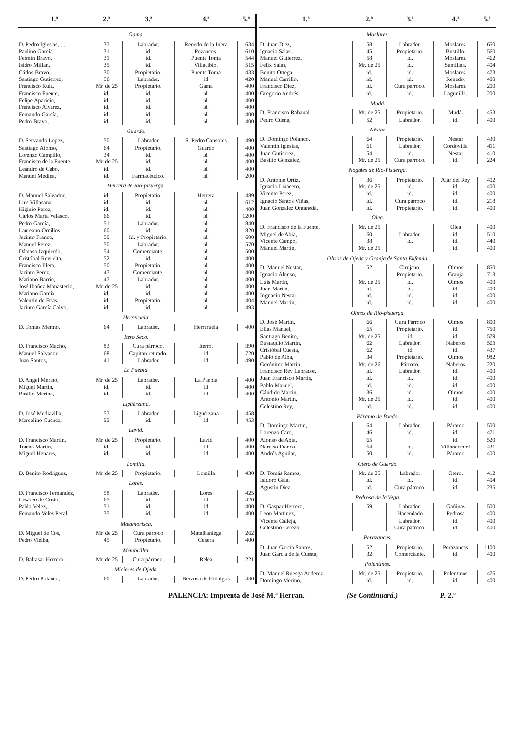| 1.ª | 2.ª | 3.ª | 4.ª | 5.ª |
| --- | --- | --- | --- | --- |
| Gama. | | | | |
| D. Pedro Iglesias, , , , | 37 | Labrador. | Renedo de la Inera | 634 |
| Paulino García, | 31 | id. | Pozancos. | 610 |
| Fermin Bravo, | 31 | id. | Puente Toma | 544 |
| Isidro Millan, | 35 | id. | Villacibio. | 515 |
| Cárlos Bravo, | 30 | Propietario. | Puente Toma | 433 |
| Santiago Gutierrez, | 56 | Labrador. | id | 420 |
| Francisco Ruiz, | Mr. de 25 | Propietario. | Gama | 400 |
| Francisco Fuente, | id. | id. | id. | 400 |
| Felipe Aparicio, | id. | id. | id. | 400 |
| Francisco Alvarez, | id. | id. | id. | 400 |
| Fernando García, | id. | id. | id. | 400 |
| Pedro Bravo, | id. | id. | id. | 400 |
| Guardo. | | | | |
| D. Servando Lopez, | 50 | Labrador | S. Pedro Cansoles | 490 |
| Santiago Alonso, | 64 | Propietario. | Guardo | 400 |
| Lorenzo Campillo, | 34 | id. | id. | 400 |
| Francisco de la Fuente, | Mr. de 25 | id. | id. | 400 |
| Leandro de Cabo, | id. | id. | id. | 400 |
| Manuel Medina, | id. | Farmacéutico. | id. | 200 |
| Herrera de Rio-pisuerga. | | | | |
| D. Manuel Salvador, | id. | Propietario. | Herrera | 489 |
| Luis Villasana, | id. | id. | id. | 612 |
| Higinio Perez, | id. | id. | id. | 400 |
| Cárlos María Velasco, | 66 | id. | id. | 1200 |
| Pedro García, | 51 | Labrador. | id. | 840 |
| Laureano Ornillos, | 60 | id. | id. | 820 |
| Jacinto Franco, | 50 | Id. y Propietario. | id. | 600 |
| Manuel Perez, | 50 | Labrador. | id. | 570 |
| Dámaso Izquierdo, | 54 | Comerciante. | id. | 500 |
| Cristóbal Revuelta, | 52 | id. | id. | 400 |
| Francisco Illera, | 50 | Propietario. | id. | 400 |
| Jacinto Perez, | 47 | Comerciante. | id. | 400 |
| Mariano Barrio, | 47 | Labrador. | id. | 400 |
| José Ibañez Monasterio, | Mr. de 25 | id. | id. | 400 |
| Mariano García, | id. | id. | id. | 400 |
| Valentin de Frias, | id. | Propietario. | id. | 404 |
| Jacinto García Calvo, | id. | id. | id. | 493 |
| Herreruela. | | | | |
| D. Tomás Merino, | 64 | Labrador. | Herreruela | 400 |
| Itero Seco. | | | | |
| D. Francisco Macho, | 83 | Cura párroco. | Iterro. | 390 |
| Manuel Salvador, | 68 | Capitan retirado. | id | 720 |
| Juan Santos, | 41 | Labrador | id | 490 |
| La Puebla. | | | | |
| D. Angel Merino, | Mr. de 25 | Labrador. | La Puebla | 400 |
| Miguel Martin, | id. | id. | id | 400 |
| Basilio Merino, | id. | id. | id | 400 |
| Ligüérzana. | | | | |
| D. José Mediavilla, | 57 | Labrador | Ligüérzana | 458 |
| Marcelino Cuenca, | 55 | id. | id | 453 |
| Lavid. | | | | |
| D. Francisco Martin, | Mr. de 25 | Propietario. | Lavid | 400 |
| Tomás Martin, | id. | id. | id | 400 |
| Miguel Henares, | id. | id. | id | 400 |
| Lomilla. | | | | |
| D. Benito Rodriguez, | Mr. de 25 | Propietario. | Lomilla | 430 |
| Lores. | | | | |
| D. Francisco Fernandez, | 58 | Labrador. | Lores | 425 |
| Cesáreo de Cosio, | 65 | id. | id | 420 |
| Pablo Velez, | 51 | id. | id | 400 |
| Fernando Velez Peral, | 35 | id. | id | 400 |
| Matamorisca. | | | | |
| D. Miguel de Cos, | Mr. de 25 | Cura párroco | Matalbaniega | 262 |
| Pedro Vielba, | 45 | Propietario. | Cenera | 400 |
| Membrillar. | | | | |
| D. Baltasar Herrero, | Mr. de 25 | Cura párroco. | Relea | 221 |
| Micieces de Ojeda. | | | | |
| D. Pedro Polanco, | 60 | Labrador. | Berzosa de Hidalgos | 430 |
| 1.ª | 2.ª | 3.ª | 4.ª | 5.ª |
| --- | --- | --- | --- | --- |
| Moslares. | | | | |
| D. Juan Diez, | 58 | Labrador. | Moslares. | 650 |
| Ignacio Salas, | 45 | Propietario. | Bustillo. | 560 |
| Manuel Gutierrez, | 58 | id. | Moslares. | 462 |
| Felix Salas, | Mr. de 25 | id. | Santillan. | 404 |
| Benito Ortega, | id. | id. | Moslares. | 473 |
| Manuel Carrillo, | id. | id. | Renedo. | 400 |
| Francisco Diez, | id. | Cura párroco. | Moslares. | 200 |
| Gregorio Andrés, | id. | id. | Lagunilla. | 200 |
| Mudá. | | | | |
| D. Francisco Rabanal, | Mr. de 25 | Propietario. | Mudá. | 453 |
| Pedro Cuena, | 52 | Labrador. | id. | 400 |
| Néstar. | | | | |
| D. Domingo Polanco, | 64 | Propietario. | Nestar | 430 |
| Valentin Iglesias, | 61 | Labrador. | Cordovilla | 411 |
| Juan Gutierrez, | 54 | id. | Nestar | 410 |
| Basilio Gonzalez, | Mr. de 25 | Cura párroco. | id. | 224 |
| Nogales de Rio-Pisuerga. | | | | |
| D. Antonio Ortiz, | 36 | Propietario. | Alár del Rey | 402 |
| Ignacio Linacero, | Mr. de 25 | id. | id. | 400 |
| Vicente Perez, | id. | id. | id. | 400 |
| Ignacio Santos Viñas, | id. | Cura párroco | id. | 218 |
| Juan Gonzalez Ontaneda, | id. | Propietario. | id. | 400 |
| Olea. | | | | |
| D. Francisco de la Fuente, | Mr. de 25 | | Olea | 400 |
| Miguel de Abia, | 60 | Labrador. | id. | 510 |
| Vicente Campo, | 38 | id. | id. | 440 |
| Manuel Martin, | Mr. de 25 | | id. | 400 |
| Olmos de Ojeda y Granja de Santa Eufemia. | | | | |
| D. Manuel Nestar, | 52 | Cirujano. | Olmos | 850 |
| Ignacio Alonso, | | Propietario. | Granja | 713 |
| Luis Martin, | Mr. de 25 | id. | Olmos | 400 |
| Juan Martin, | id. | id. | id. | 400 |
| Ingnacio Nestar, | id. | id. | id. | 400 |
| Manuel Martin, | id. | id. | id. | 400 |
| Olmos de Rio-pisuerga. | | | | |
| D. José Martin, | 66 | Cura Párroco | Olmos | 800 |
| Elías Manuel, | 65 | Propietario. | id. | 750 |
| Santiago Benito, | Mr. de 25 | id | id. | 579 |
| Eustaquio Martin, | 62 | Labrador. | Naberos | 563 |
| Cristóbal Cuesta, | 62 | id | id. | 437 |
| Pablo de Alba, | 34 | Propietario. | Olmos | 982 |
| Gerónimo Martin, | Mr. de 26 | Párroco. | Naberos | 220 |
| Francisco Rey Labrador, | id. | Labrador. | id. | 400 |
| Juan Francisco Martin, | id. | id. | id. | 400 |
| Pablo Manuel, | id. | id. | id. | 400 |
| Cándido Martin, | 36 | id. | Olmos | 400 |
| Antonio Martin, | Mr. de 25 | id. | id. | 400 |
| Celestino Rey, | id. | id. | id. | 400 |
| Páramo de Boedo. | | | | |
| D. Domingo Martin, | 64 | Labrador. | Páramo | 500 |
| Lorenzo Caro, | 46 | id. | id. | 471 |
| Alonso de Abia, | 65 | | id. | 520 |
| Narciso Franco, | 64 | id. | Villaneceriel | 431 |
| Andrés Aguilar, | 50 | id. | Páramo | 400 |
| Otero de Guardo. | | | | |
| D. Tomás Ramos, | Mr. de 25 | Labrador | Otero. | 412 |
| Isidoro Gala, | id. | id. | id. | 404 |
| Agustin Diez, | id. | Cura párroco. | id. | 235 |
| Pedrosa de la Vega. | | | | |
| D. Gaspar Herrero, | 59 | Labrador. | Gañinas | 500 |
| Leon Martinez, | | Hacendado | Pedrosa | 400 |
| Vicente Calleja, | | Labrador. | id. | 400 |
| Celestino Cerezo, | | Cura párroco. | id. | 400 |
| Perazancas. | | | | |
| D. Juan García Santos, | 52 | Propietario. | Perazancas | 1100 |
| Juan García de la Cuesta, | 32 | Comerciante. | id. | 400 |
| Polentinos. | | | | |
| D. Manuel Ruesga Anderez, | Mr. de 25 | Propietario. | Polentinos | 476 |
| Domingo Merino, | id. | id. | id. | 400 |
PALENCIA: Imprenta de José M.ª Herran. (Se Continuará.) P. 2.º